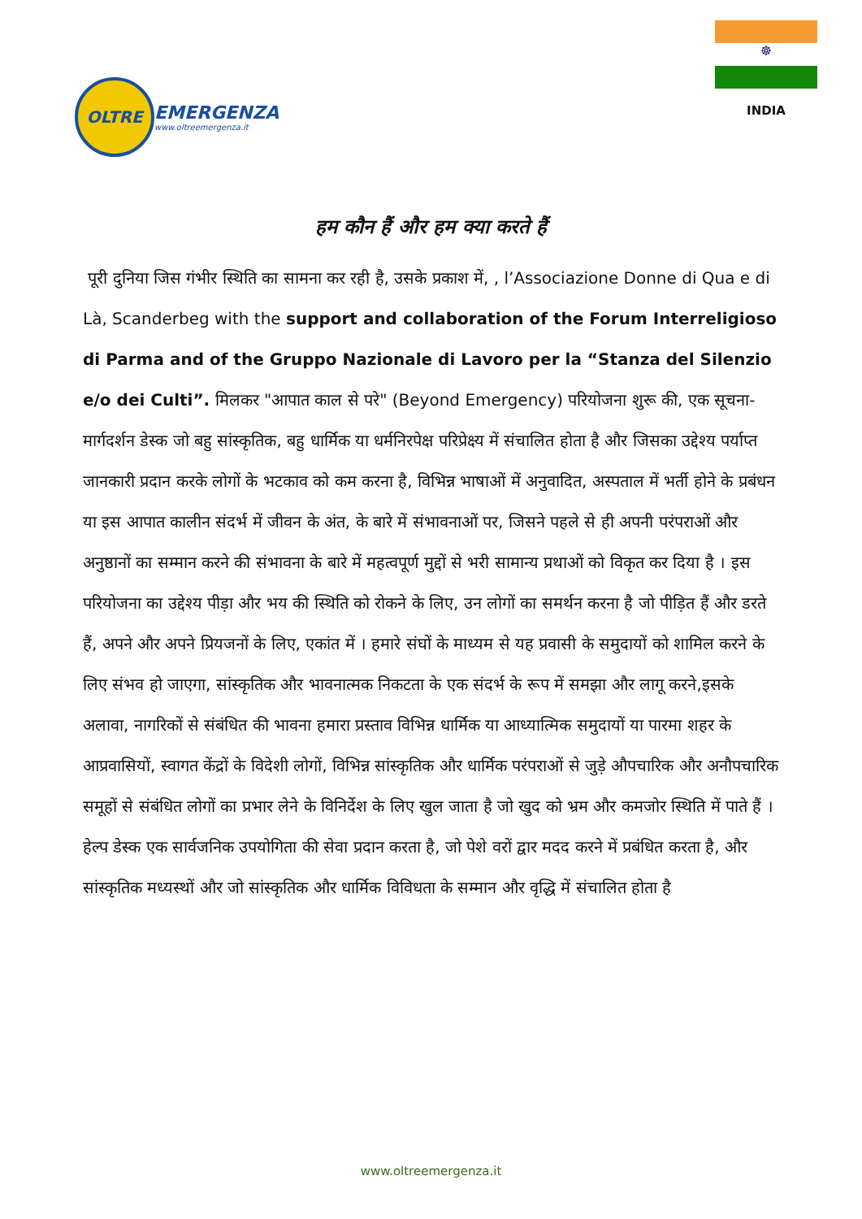OLTRE
EMERGENZA
www.oltreemergenza.it
☸
INDIA
हम कौन हैं और हम क्या करते हैं
पूरी दुनिया जिस गंभीर स्थिति का सामना कर रही है, उसके प्रकाश में, , l’Associazione Donne di Qua e di Là, Scanderbeg with the support and collaboration of the Forum Interreligioso di Parma and of the Gruppo Nazionale di Lavoro per la “Stanza del Silenzio e/o dei Culti”. मिलकर "आपात काल से परे" (Beyond Emergency) परियोजना शुरू की, एक सूचना-मार्गदर्शन डेस्क जो बहु सांस्कृतिक, बहु धार्मिक या धर्मनिरपेक्ष परिप्रेक्ष्य में संचालित होता है और जिसका उद्देश्य पर्याप्त जानकारी प्रदान करके लोगों के भटकाव को कम करना है, विभिन्न भाषाओं में अनुवादित, अस्पताल में भर्ती होने के प्रबंधन या इस आपात कालीन संदर्भ में जीवन के अंत, के बारे में संभावनाओं पर, जिसने पहले से ही अपनी परंपराओं और अनुष्ठानों का सम्मान करने की संभावना के बारे में महत्वपूर्ण मुद्दों से भरी सामान्य प्रथाओं को विकृत कर दिया है । इस परियोजना का उद्देश्य पीड़ा और भय की स्थिति को रोकने के लिए, उन लोगों का समर्थन करना है जो पीड़ित हैं और डरते हैं, अपने और अपने प्रियजनों के लिए, एकांत में । हमारे संघों के माध्यम से यह प्रवासी के समुदायों को शामिल करने के लिए संभव हो जाएगा, सांस्कृतिक और भावनात्मक निकटता के एक संदर्भ के रूप में समझा और लागू करने,इसके अलावा, नागरिकों से संबंधित की भावना हमारा प्रस्ताव विभिन्न धार्मिक या आध्यात्मिक समुदायों या पारमा शहर के आप्रवासियों, स्वागत केंद्रों के विदेशी लोगों, विभिन्न सांस्कृतिक और धार्मिक परंपराओं से जुड़े औपचारिक और अनौपचारिक समूहों से संबंधित लोगों का प्रभार लेने के विनिर्देश के लिए खुल जाता है जो खुद को भ्रम और कमजोर स्थिति में पाते हैं । हेल्प डेस्क एक सार्वजनिक उपयोगिता की सेवा प्रदान करता है, जो पेशे वरों द्वार मदद करने में प्रबंधित करता है, और सांस्कृतिक मध्यस्थों और जो सांस्कृतिक और धार्मिक विविधता के सम्मान और वृद्धि में संचालित होता है
www.oltreemergenza.it